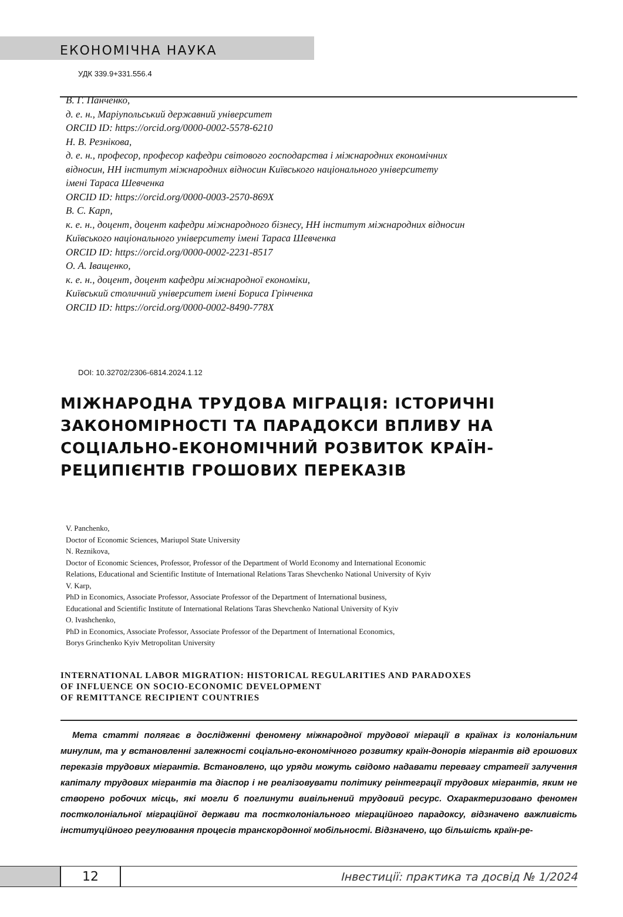ЕКОНОМІЧНА НАУКА
УДК 339.9+331.556.4
В. Г. Панченко,
д. е. н., Маріупольський державний університет
ORCID ID: https://orcid.org/0000-0002-5578-6210
Н. В. Резнікова,
д. е. н., професор, професор кафедри світового господарства і міжнародних економічних
відносин, НН інститут міжнародних відносин Київського національного університету
імені Тараса Шевченка
ORCID ID: https://orcid.org/0000-0003-2570-869X
В. С. Карп,
к. е. н., доцент, доцент кафедри міжнародного бізнесу, НН інститут міжнародних відносин
Київського національного університету імені Тараса Шевченка
ORCID ID: https://orcid.org/0000-0002-2231-8517
О. А. Іващенко,
к. е. н., доцент, доцент кафедри міжнародної економіки,
Київський столичний університет імені Бориса Грінченка
ORCID ID: https://orcid.org/0000-0002-8490-778X
DOI: 10.32702/2306-6814.2024.1.12
МІЖНАРОДНА ТРУДОВА МІГРАЦІЯ: ІСТОРИЧНІ
ЗАКОНОМІРНОСТІ ТА ПАРАДОКСИ ВПЛИВУ НА
СОЦІАЛЬНО-ЕКОНОМІЧНИЙ РОЗВИТОК КРАЇН-
РЕЦИПІЄНТІВ ГРОШОВИХ ПЕРЕКАЗІВ
V. Panchenko,
Doctor of Economic Sciences, Mariupol State University
N. Reznikova,
Doctor of Economic Sciences, Professor, Professor of the Department of World Economy and International Economic
Relations, Educational and Scientific Institute of International Relations Taras Shevchenko National University of Kyiv
V. Karp,
PhD in Economics, Associate Professor, Associate Professor of the Department of International business,
Educational and Scientific Institute of International Relations Taras Shevchenko National University of Kyiv
O. Ivashchenko,
PhD in Economics, Associate Professor, Associate Professor of the Department of International Economics,
Borys Grinchenko Kyiv Metropolitan University
INTERNATIONAL LABOR MIGRATION: HISTORICAL REGULARITIES AND PARADOXES
OF INFLUENCE ON SOCIO-ECONOMIC DEVELOPMENT
OF REMITTANCE RECIPIENT COUNTRIES
Мета статті полягає в дослідженні феномену міжнародної трудової міграції в країнах із колоніальним минулим, та у встановленні залежності соціально-економічного розвитку країн-донорів мігрантів від грошових переказів трудових мігрантів. Встановлено, що уряди можуть свідомо надавати перевагу стратегії залучення капіталу трудових мігрантів та діаспор і не реалізовувати політику реінтеграції трудових мігрантів, яким не створено робочих місць, які могли б поглинути вивільнений трудовий ресурс. Охарактеризовано феномен постколоніальної міграційної держави та постколоніального міграційного парадоксу, відзначено важливість інституційного регулювання процесів транскордонної мобільності. Відзначено, що більшість країн-ре-
12
Інвестиції: практика та досвід № 1/2024